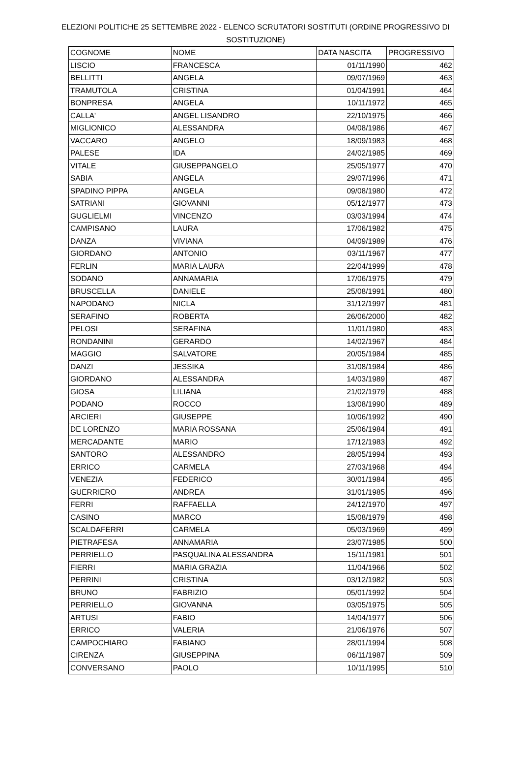ELEZIONI POLITICHE 25 SETTEMBRE 2022 - ELENCO SCRUTATORI SOSTITUTI (ORDINE PROGRESSIVO DI SOSTITUZIONE)
| COGNOME | NOME | DATA NASCITA | PROGRESSIVO |
| --- | --- | --- | --- |
| LISCIO | FRANCESCA | 01/11/1990 | 462 |
| BELLITTI | ANGELA | 09/07/1969 | 463 |
| TRAMUTOLA | CRISTINA | 01/04/1991 | 464 |
| BONPRESA | ANGELA | 10/11/1972 | 465 |
| CALLA' | ANGEL LISANDRO | 22/10/1975 | 466 |
| MIGLIONICO | ALESSANDRA | 04/08/1986 | 467 |
| VACCARO | ANGELO | 18/09/1983 | 468 |
| PALESE | IDA | 24/02/1985 | 469 |
| VITALE | GIUSEPPANGELO | 25/05/1977 | 470 |
| SABIA | ANGELA | 29/07/1996 | 471 |
| SPADINO PIPPA | ANGELA | 09/08/1980 | 472 |
| SATRIANI | GIOVANNI | 05/12/1977 | 473 |
| GUGLIELMI | VINCENZO | 03/03/1994 | 474 |
| CAMPISANO | LAURA | 17/06/1982 | 475 |
| DANZA | VIVIANA | 04/09/1989 | 476 |
| GIORDANO | ANTONIO | 03/11/1967 | 477 |
| FERLIN | MARIA LAURA | 22/04/1999 | 478 |
| SODANO | ANNAMARIA | 17/06/1975 | 479 |
| BRUSCELLA | DANIELE | 25/08/1991 | 480 |
| NAPODANO | NICLA | 31/12/1997 | 481 |
| SERAFINO | ROBERTA | 26/06/2000 | 482 |
| PELOSI | SERAFINA | 11/01/1980 | 483 |
| RONDANINI | GERARDO | 14/02/1967 | 484 |
| MAGGIO | SALVATORE | 20/05/1984 | 485 |
| DANZI | JESSIKA | 31/08/1984 | 486 |
| GIORDANO | ALESSANDRA | 14/03/1989 | 487 |
| GIOSA | LILIANA | 21/02/1979 | 488 |
| PODANO | ROCCO | 13/08/1990 | 489 |
| ARCIERI | GIUSEPPE | 10/06/1992 | 490 |
| DE LORENZO | MARIA ROSSANA | 25/06/1984 | 491 |
| MERCADANTE | MARIO | 17/12/1983 | 492 |
| SANTORO | ALESSANDRO | 28/05/1994 | 493 |
| ERRICO | CARMELA | 27/03/1968 | 494 |
| VENEZIA | FEDERICO | 30/01/1984 | 495 |
| GUERRIERO | ANDREA | 31/01/1985 | 496 |
| FERRI | RAFFAELLA | 24/12/1970 | 497 |
| CASINO | MARCO | 15/08/1979 | 498 |
| SCALDAFERRI | CARMELA | 05/03/1969 | 499 |
| PIETRAFESA | ANNAMARIA | 23/07/1985 | 500 |
| PERRIELLO | PASQUALINA ALESSANDRA | 15/11/1981 | 501 |
| FIERRI | MARIA GRAZIA | 11/04/1966 | 502 |
| PERRINI | CRISTINA | 03/12/1982 | 503 |
| BRUNO | FABRIZIO | 05/01/1992 | 504 |
| PERRIELLO | GIOVANNA | 03/05/1975 | 505 |
| ARTUSI | FABIO | 14/04/1977 | 506 |
| ERRICO | VALERIA | 21/06/1976 | 507 |
| CAMPOCHIARO | FABIANO | 28/01/1994 | 508 |
| CIRENZA | GIUSEPPINA | 06/11/1987 | 509 |
| CONVERSANO | PAOLO | 10/11/1995 | 510 |